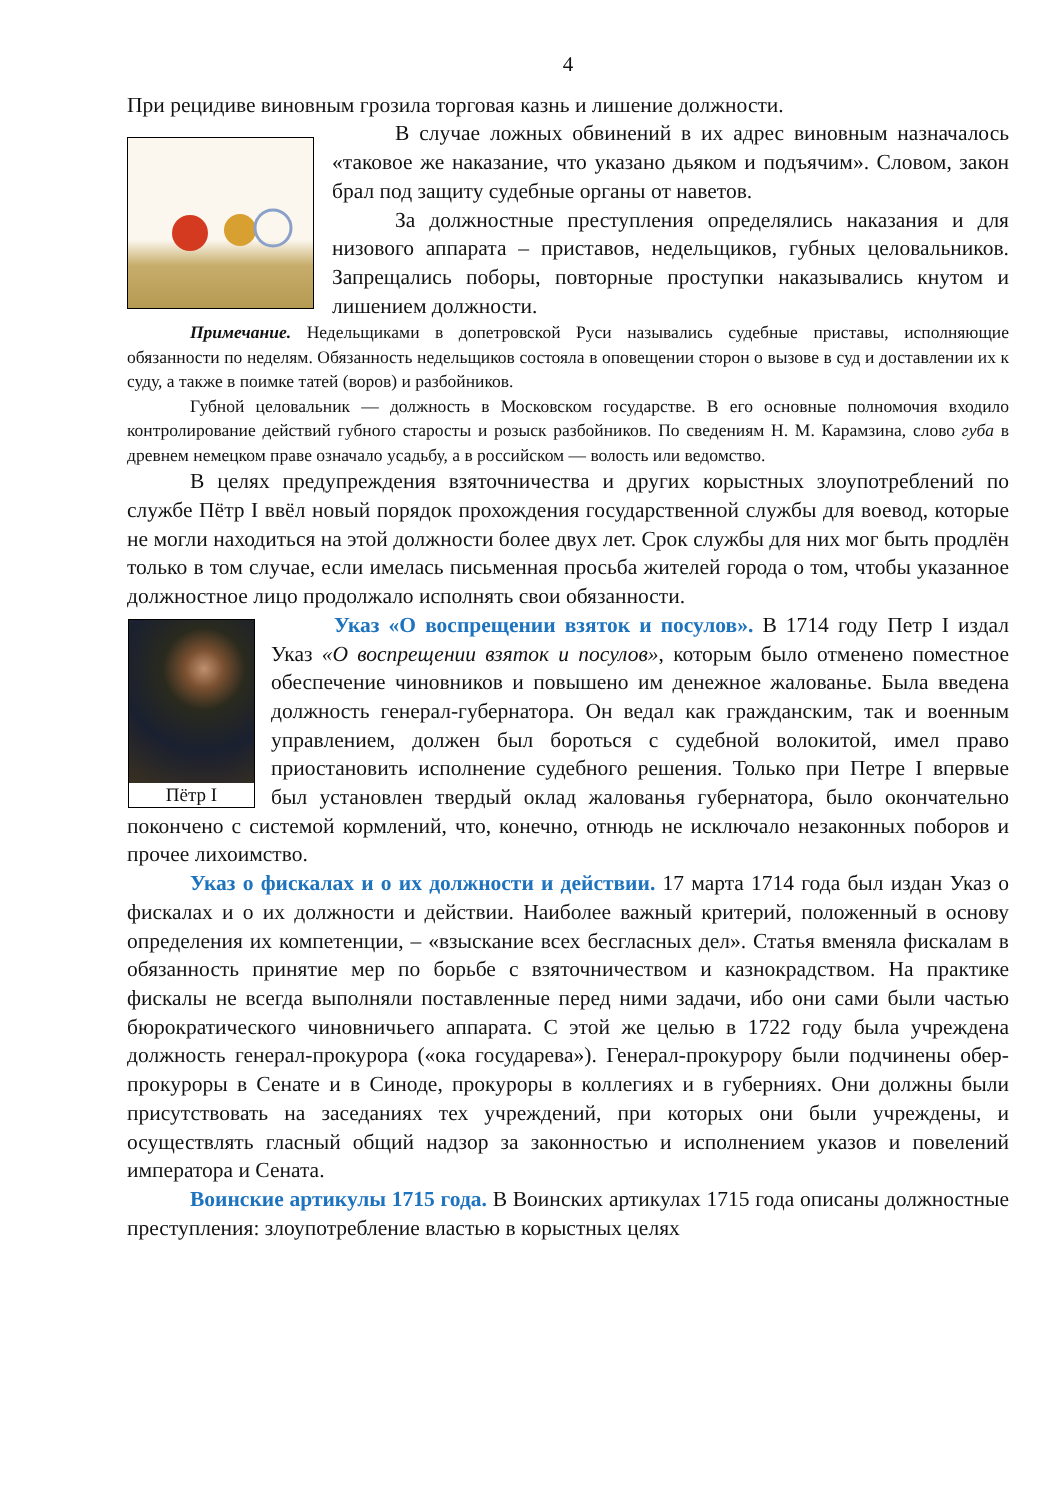4
При рецидиве виновным грозила торговая казнь и лишение должности.
В случае ложных обвинений в их адрес виновным назначалось «таковое же наказание, что указано дьяком и подъячим». Словом, закон брал под защиту судебные органы от наветов.
За должностные преступления определялись наказания и для низового аппарата – приставов, недельщиков, губных целовальников. Запрещались поборы, повторные проступки наказывались кнутом и лишением должности.
Примечание. Недельщиками в допетровской Руси назывались судебные приставы, исполняющие обязанности по неделям. Обязанность недельщиков состояла в оповещении сторон о вызове в суд и доставлении их к суду, а также в поимке татей (воров) и разбойников.
Губной целовальник — должность в Московском государстве. В его основные полномочия входило контролирование действий губного старосты и розыск разбойников. По сведениям Н. М. Карамзина, слово губа в древнем немецком праве означало усадьбу, а в российском — волость или ведомство.
В целях предупреждения взяточничества и других корыстных злоупотреблений по службе Пётр I ввёл новый порядок прохождения государственной службы для воевод, которые не могли находиться на этой должности более двух лет. Срок службы для них мог быть продлён только в том случае, если имелась письменная просьба жителей города о том, чтобы указанное должностное лицо продолжало исполнять свои обязанности.
Пётр I
Указ «О воспрещении взяток и посулов». В 1714 году Петр I издал Указ «О воспрещении взяток и посулов», которым было отменено поместное обеспечение чиновников и повышено им денежное жалованье. Была введена должность генерал-губернатора. Он ведал как гражданским, так и военным управлением, должен был бороться с судебной волокитой, имел право приостановить исполнение судебного решения. Только при Петре I впервые был установлен твердый оклад жалованья губернатора, было окончательно покончено с системой кормлений, что, конечно, отнюдь не исключало незаконных поборов и прочее лихоимство.
Указ о фискалах и о их должности и действии. 17 марта 1714 года был издан Указ о фискалах и о их должности и действии. Наиболее важный критерий, положенный в основу определения их компетенции, – «взыскание всех бесгласных дел». Статья вменяла фискалам в обязанность принятие мер по борьбе с взяточничеством и казнокрадством. На практике фискалы не всегда выполняли поставленные перед ними задачи, ибо они сами были частью бюрократического чиновничьего аппарата. С этой же целью в 1722 году была учреждена должность генерал-прокурора («ока государева»). Генерал-прокурору были подчинены обер-прокуроры в Сенате и в Синоде, прокуроры в коллегиях и в губерниях. Они должны были присутствовать на заседаниях тех учреждений, при которых они были учреждены, и осуществлять гласный общий надзор за законностью и исполнением указов и повелений императора и Сената.
Воинские артикулы 1715 года. В Воинских артикулах 1715 года описаны должностные преступления: злоупотребление властью в корыстных целях